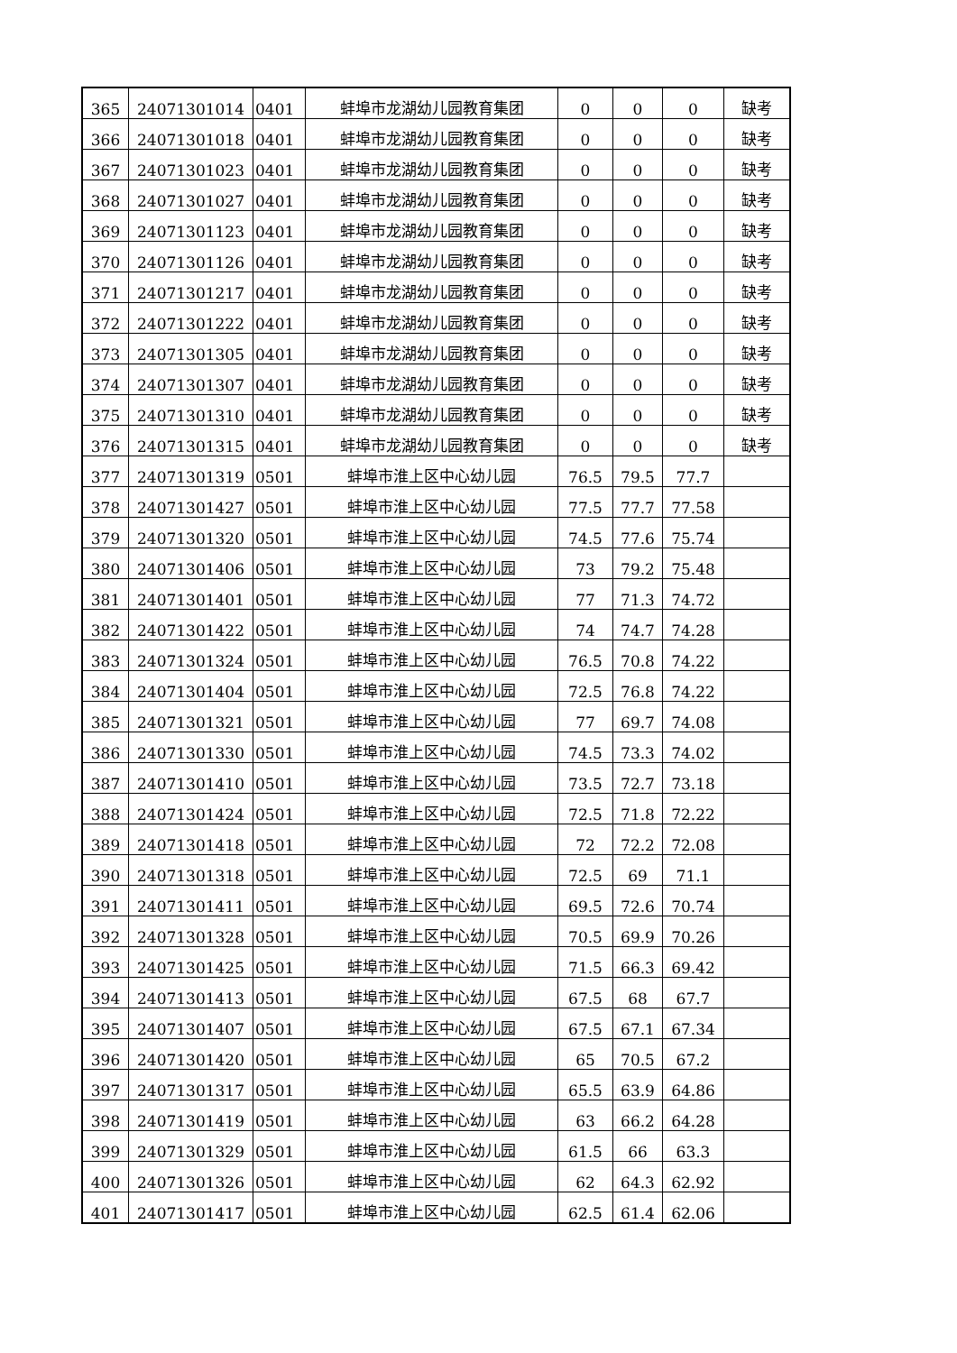| 365 | 24071301014 | 0401 | 蚌埠市龙湖幼儿园教育集团 | 0 | 0 | 0 | 缺考 |
| 366 | 24071301018 | 0401 | 蚌埠市龙湖幼儿园教育集团 | 0 | 0 | 0 | 缺考 |
| 367 | 24071301023 | 0401 | 蚌埠市龙湖幼儿园教育集团 | 0 | 0 | 0 | 缺考 |
| 368 | 24071301027 | 0401 | 蚌埠市龙湖幼儿园教育集团 | 0 | 0 | 0 | 缺考 |
| 369 | 24071301123 | 0401 | 蚌埠市龙湖幼儿园教育集团 | 0 | 0 | 0 | 缺考 |
| 370 | 24071301126 | 0401 | 蚌埠市龙湖幼儿园教育集团 | 0 | 0 | 0 | 缺考 |
| 371 | 24071301217 | 0401 | 蚌埠市龙湖幼儿园教育集团 | 0 | 0 | 0 | 缺考 |
| 372 | 24071301222 | 0401 | 蚌埠市龙湖幼儿园教育集团 | 0 | 0 | 0 | 缺考 |
| 373 | 24071301305 | 0401 | 蚌埠市龙湖幼儿园教育集团 | 0 | 0 | 0 | 缺考 |
| 374 | 24071301307 | 0401 | 蚌埠市龙湖幼儿园教育集团 | 0 | 0 | 0 | 缺考 |
| 375 | 24071301310 | 0401 | 蚌埠市龙湖幼儿园教育集团 | 0 | 0 | 0 | 缺考 |
| 376 | 24071301315 | 0401 | 蚌埠市龙湖幼儿园教育集团 | 0 | 0 | 0 | 缺考 |
| 377 | 24071301319 | 0501 | 蚌埠市淮上区中心幼儿园 | 76.5 | 79.5 | 77.7 | |
| 378 | 24071301427 | 0501 | 蚌埠市淮上区中心幼儿园 | 77.5 | 77.7 | 77.58 | |
| 379 | 24071301320 | 0501 | 蚌埠市淮上区中心幼儿园 | 74.5 | 77.6 | 75.74 | |
| 380 | 24071301406 | 0501 | 蚌埠市淮上区中心幼儿园 | 73 | 79.2 | 75.48 | |
| 381 | 24071301401 | 0501 | 蚌埠市淮上区中心幼儿园 | 77 | 71.3 | 74.72 | |
| 382 | 24071301422 | 0501 | 蚌埠市淮上区中心幼儿园 | 74 | 74.7 | 74.28 | |
| 383 | 24071301324 | 0501 | 蚌埠市淮上区中心幼儿园 | 76.5 | 70.8 | 74.22 | |
| 384 | 24071301404 | 0501 | 蚌埠市淮上区中心幼儿园 | 72.5 | 76.8 | 74.22 | |
| 385 | 24071301321 | 0501 | 蚌埠市淮上区中心幼儿园 | 77 | 69.7 | 74.08 | |
| 386 | 24071301330 | 0501 | 蚌埠市淮上区中心幼儿园 | 74.5 | 73.3 | 74.02 | |
| 387 | 24071301410 | 0501 | 蚌埠市淮上区中心幼儿园 | 73.5 | 72.7 | 73.18 | |
| 388 | 24071301424 | 0501 | 蚌埠市淮上区中心幼儿园 | 72.5 | 71.8 | 72.22 | |
| 389 | 24071301418 | 0501 | 蚌埠市淮上区中心幼儿园 | 72 | 72.2 | 72.08 | |
| 390 | 24071301318 | 0501 | 蚌埠市淮上区中心幼儿园 | 72.5 | 69 | 71.1 | |
| 391 | 24071301411 | 0501 | 蚌埠市淮上区中心幼儿园 | 69.5 | 72.6 | 70.74 | |
| 392 | 24071301328 | 0501 | 蚌埠市淮上区中心幼儿园 | 70.5 | 69.9 | 70.26 | |
| 393 | 24071301425 | 0501 | 蚌埠市淮上区中心幼儿园 | 71.5 | 66.3 | 69.42 | |
| 394 | 24071301413 | 0501 | 蚌埠市淮上区中心幼儿园 | 67.5 | 68 | 67.7 | |
| 395 | 24071301407 | 0501 | 蚌埠市淮上区中心幼儿园 | 67.5 | 67.1 | 67.34 | |
| 396 | 24071301420 | 0501 | 蚌埠市淮上区中心幼儿园 | 65 | 70.5 | 67.2 | |
| 397 | 24071301317 | 0501 | 蚌埠市淮上区中心幼儿园 | 65.5 | 63.9 | 64.86 | |
| 398 | 24071301419 | 0501 | 蚌埠市淮上区中心幼儿园 | 63 | 66.2 | 64.28 | |
| 399 | 24071301329 | 0501 | 蚌埠市淮上区中心幼儿园 | 61.5 | 66 | 63.3 | |
| 400 | 24071301326 | 0501 | 蚌埠市淮上区中心幼儿园 | 62 | 64.3 | 62.92 | |
| 401 | 24071301417 | 0501 | 蚌埠市淮上区中心幼儿园 | 62.5 | 61.4 | 62.06 | |